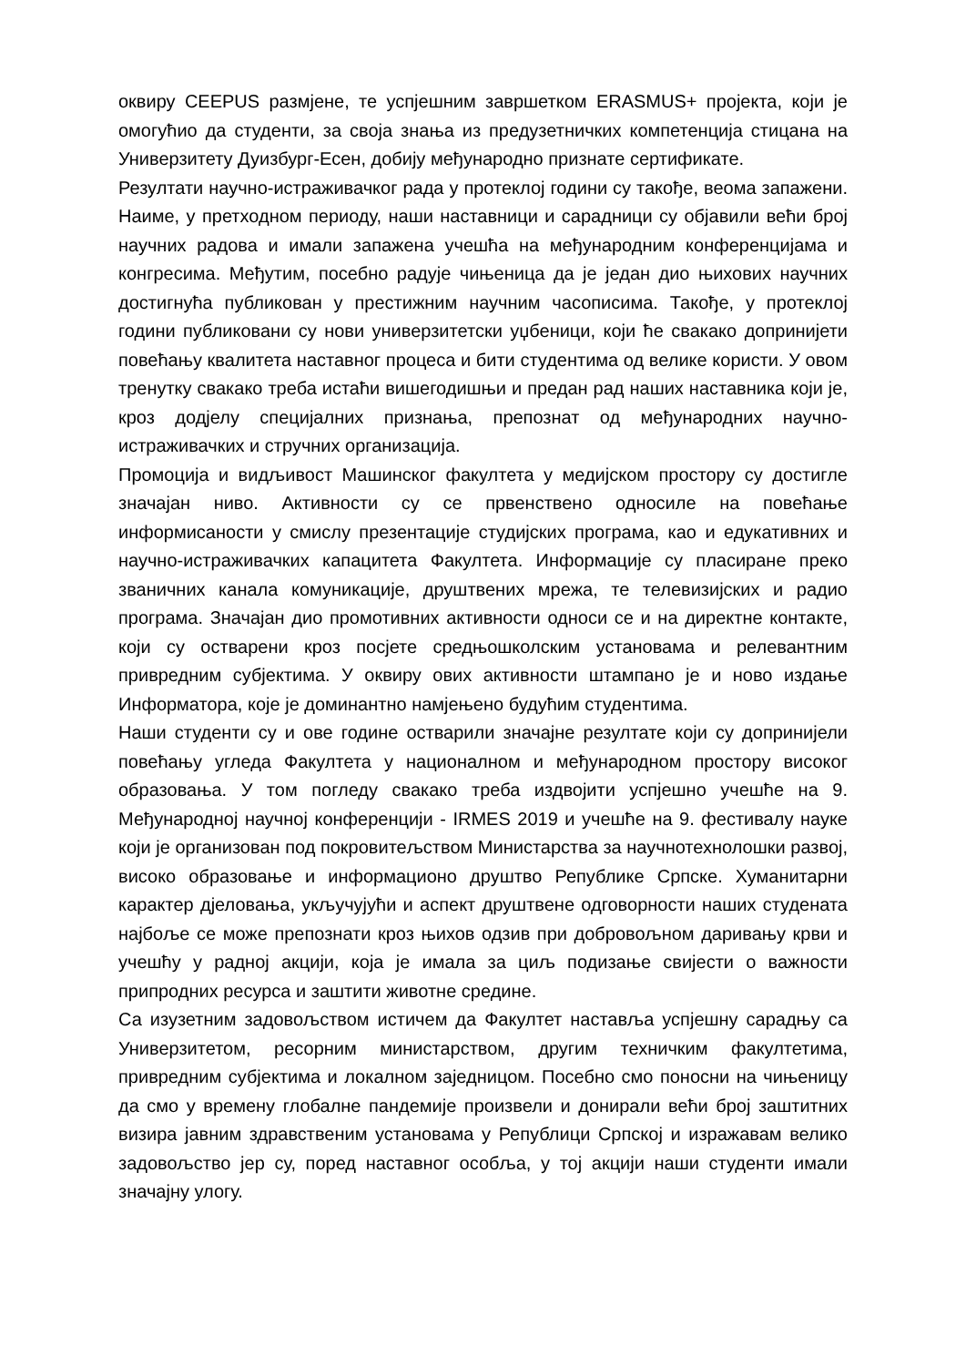оквиру CEEPUS размјене, те успјешним завршетком ERASMUS+ пројекта, који је омогућио да студенти, за своја знања из предузетничких компетенција стицана на Универзитету Дуизбург-Есен, добију међународно признате сертификате.
Резултати научно-истраживачког рада у протеклој години су такође, веома запажени. Наиме, у претходном периоду, наши наставници и сарадници су објавили већи број научних радова и имали запажена учешћа на међународним конференцијама и конгресима. Међутим, посебно радује чињеница да је један дио њихових научних достигнућа публикован у престижним научним часописима. Такође, у протеклој години публиковани су нови универзитетски уџбеници, који ће свакако допринијети повећању квалитета наставног процеса и бити студентима од велике користи. У овом тренутку свакако треба истаћи вишегодишњи и предан рад наших наставника који је, кроз додјелу специјалних признања, препознат од међународних научно-истраживачких и стручних организација.
Промоција и видљивост Машинског факултета у медијском простору су достигле значајан ниво. Активности су се првенствено односиле на повећање информисаности у смислу презентације студијских програма, као и едукативних и научно-истраживачких капацитета Факултета. Информације су пласиране преко званичних канала комуникације, друштвених мрежа, те телевизијских и радио програма. Значајан дио промотивних активности односи се и на директне контакте, који су остварени кроз посјете средњошколским установама и релевантним привредним субјектима. У оквиру ових активности штампано је и ново издање Информатора, које је доминантно намјењено будућим студентима.
Наши студенти су и ове године остварили значајне резултате који су допринијели повећању угледа Факултета у националном и међународном простору високог образовања. У том погледу свакако треба издвојити успјешно учешће на 9. Међународној научној конференцији - IRMES 2019 и учешће на 9. фестивалу науке који је организован под покровитељством Министарства за научнотехнолошки развој, високо образовање и информационо друштво Републике Српске. Хуманитарни карактер дјеловања, укључујући и аспект друштвене одговорности наших студената најбоље се може препознати кроз њихов одзив при добровољном даривању крви и учешћу у радној акцији, која је имала за циљ подизање свијести о важности припродних ресурса и заштити животне средине.
Са изузетним задовољством истичем да Факултет наставља успјешну сарадњу са Универзитетом, ресорним министарством, другим техничким факултетима, привредним субјектима и локалном заједницом. Посебно смо поносни на чињеницу да смо у времену глобалне пандемије произвели и донирали већи број заштитних визира јавним здравственим установама у Републици Српској и изражавам велико задовољство јер су, поред наставног особља, у тој акцији наши студенти имали значајну улогу.